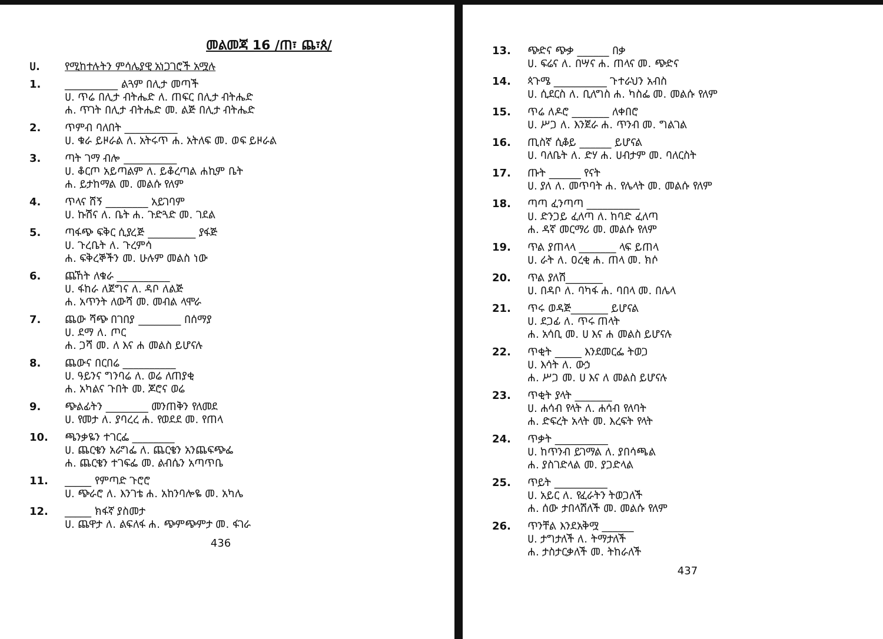መልመጃ 16 /ጠ፣ ጨ፣ጰ/
ሀ. የሚከተሉትን ምሳሌያዊ አነጋገሮች አሟሉ
1. __________ ልጓም በሊታ መጣች
ሀ. ጥሬ በሊታ ብትሔድ ለ. ጠፍር በሊታ ብትሔድ
ሐ. ጥገት በሊታ ብትሔድ መ. ልጅ በሊታ ብትሔድ
2. ጥምብ ባለበት __________
ሀ. ቁራ ይዞራል ለ. አትሩጥ ሐ. አትለፍ መ. ወፍ ይዞራል
3. ጣት ገማ ብሎ __________
ሀ. ቆርጦ አይጣልም ለ. ይቆረጣል ሐኪም ቤት
ሐ. ይታከማል መ. መልሱ የለም
4. ጥላና ሸኝ ________ አይገባም
ሀ. ኩሽና ለ. ቤት ሐ. ጉድጓድ መ. ገደል
5. ጣፋጭ ፍቅር ሲያረጅ _________ ያፋጅ
ሀ. ጉረቤት ለ. ጉረምሳ
ሐ. ፍቅረኞችን መ. ሁሉም መልስ ነው
6. ጨኸት ለቁራ __________
ሀ. ፋከራ ለጀግና ለ. ዳቦ ለልጅ
ሐ. አጥንት ለውሻ መ. መብል ላሞራ
7. ጨው ሻጭ በገበያ ________ በሰማያ
ሀ. ደማ ለ. ጦር
ሐ. ጋሻ መ. ለ እና ሐ መልስ ይሆናሉ
8. ጨውና በርበሬ __________
ሀ. ዓይንና ግንባሬ ለ. ወሬ ለጠያቂ
ሐ. አካልና ጉበት መ. ጆሮና ወሬ
9. ጭልፊትን ________ መንጠቅን የለመደ
ሀ. የመታ ለ. ያባረረ ሐ. የወደደ መ. የጠላ
10. ጫንቃዬን ተገርፌ ________
ሀ. ጨርቄን አራግፌ ለ. ጨርቄን አንጨፍጭፌ
ሐ. ጨርቄን ተገፍፌ መ. ልብሴን አጣጥቤ
11. _____ የምጣድ ጉሮሮ
ሀ. ጭራሮ ለ. እንገቴ ሐ. አከንባሎዬ መ. አካሌ
12. _____ ክፋኛ ያስመታ
ሀ. ጨዋታ ለ. ልፍለፋ ሐ. ጭምጭምታ መ. ፋገራ
436
13. ጭድና ጭቃ ______ በቃ
ሀ. ፍሬና ለ. በሣና ሐ. ጠላና መ. ጭድና
14. ጳጉሜ __________ ጉተራህን አብስ
ሀ. ሲደርስ ለ. ቢለግስ ሐ. ካስፌ መ. መልሱ የለም
15. ጥሬ ለዶሮ _______ ለቀበሮ
ሀ. ሥጋ ለ. እንጀራ ሐ. ጥንብ መ. ግልገል
16. ጢስኛ ሲቆይ ______ ይሆናል
ሀ. ባለቤት ለ. ድሃ ሐ. ሀብታም መ. ባለርስት
17. ጡት ______ የናት
ሀ. ያለ ለ. መጥባት ሐ. የሌላት መ. መልሱ የለም
18. ጣጣ ፈንጣጣ __________
ሀ. ድንጋይ ፈለጣ ለ. ከባድ ፈለጣ
ሐ. ዳኛ መርማሪ መ. መልሱ የለም
19. ጥል ያጠላላ _______ ላፍ ይጠላ
ሀ. ራት ለ. ዐረቂ ሐ. ጠላ መ. ክሶ
20. ጥል ያለሽ_______
ሀ. በዳቦ ለ. ባካፋ ሐ. ባበላ መ. በሌላ
21. ጥሩ ወዳጅ_______ ይሆናል
ሀ. ደጋፊ ለ. ጥሩ ጠላት
ሐ. አሳቢ መ. ሀ እና ሐ መልስ ይሆናሉ
22. ጥቂት _____ እንደመርፌ ትወጋ
ሀ. እሳት ለ. ውኃ
ሐ. ሥጋ መ. ሀ እና ለ መልስ ይሆናሉ
23. ጥቂት ያላት _______
ሀ. ሐሳብ የላት ለ. ሐሳብ የለባት
ሐ. ድፍረት አላት መ. እረፍት የላት
24. ጥቃት __________
ሀ. ከጥንብ ይገማል ለ. ያበሳጫል
ሐ. ያስገድላል መ. ያጋድላል
25. ጥይት __________
ሀ. አይር ለ. የፈራትን ትወጋለች
ሐ. ሰው ታበላሽለች መ. መልሱ የለም
26. ጥንቸል እንደአቅሟ ______
ሀ. ታግታለች ለ. ትማታለች
ሐ. ታስታርቃለች መ. ትከራለች
437